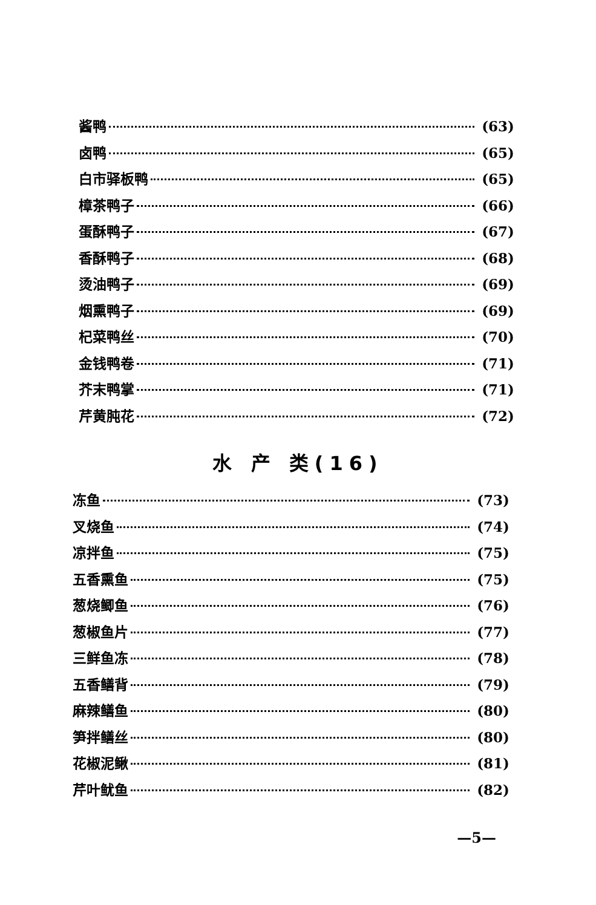酱鸭 (63)
卤鸭 (65)
白市驿板鸭 (65)
樟茶鸭子 (66)
蛋酥鸭子 (67)
香酥鸭子 (68)
烫油鸭子 (69)
烟熏鸭子 (69)
杞菜鸭丝 (70)
金钱鸭卷 (71)
芥末鸭掌 (71)
芹黄肫花 (72)
水 产 类(16)
冻鱼 (73)
叉烧鱼 (74)
凉拌鱼 (75)
五香熏鱼 (75)
葱烧鲫鱼 (76)
葱椒鱼片 (77)
三鲜鱼冻 (78)
五香鳝背 (79)
麻辣鳝鱼 (80)
笋拌鳝丝 (80)
花椒泥鳅 (81)
芹叶鱿鱼 (82)
—5—